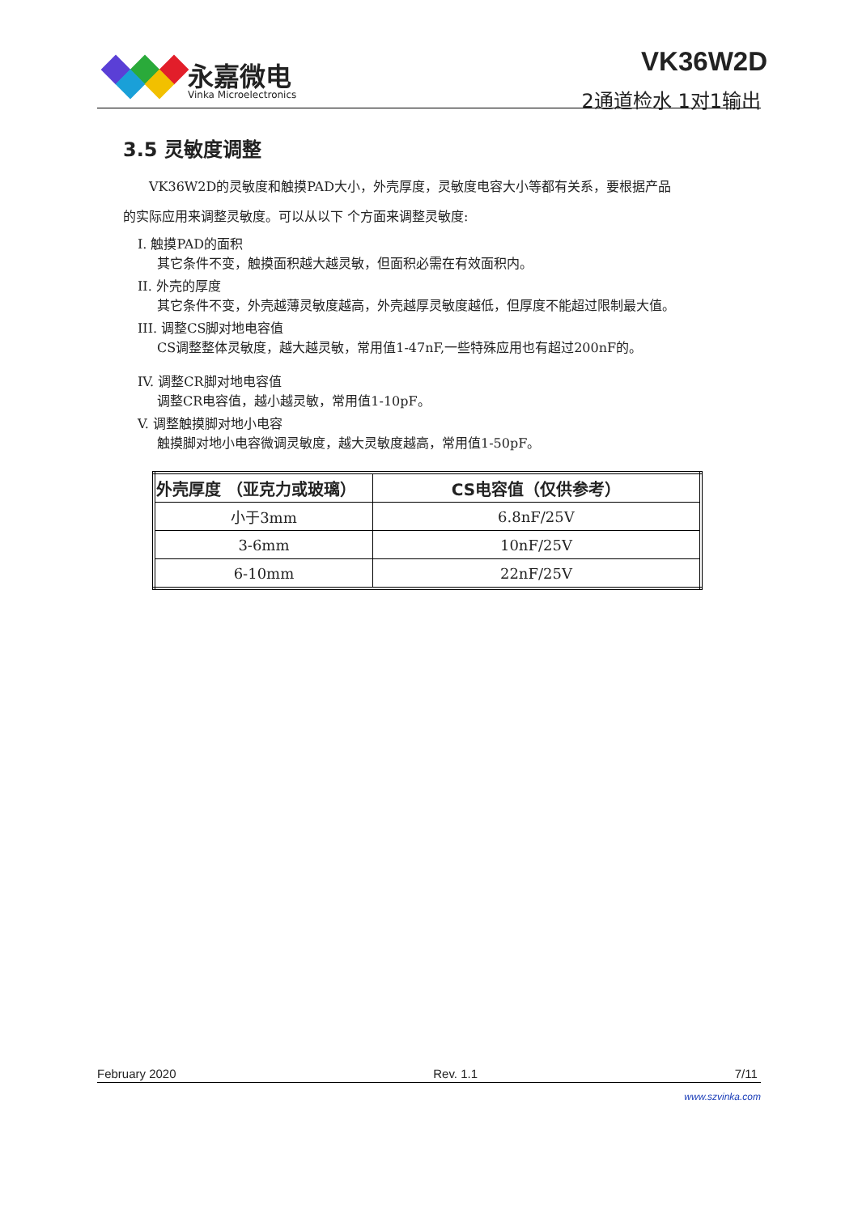永嘉微电
Vinka Microelectronics
VK36W2D
2通道检水 1对1输出
3.5 灵敏度调整
  VK36W2D的灵敏度和触摸PAD大小，外壳厚度，灵敏度电容大小等都有关系，要根据产品
的实际应用来调整灵敏度。可以从以下 个方面来调整灵敏度:
I. 触摸PAD的面积
其它条件不变，触摸面积越大越灵敏，但面积必需在有效面积内。
II. 外壳的厚度
其它条件不变，外壳越薄灵敏度越高，外壳越厚灵敏度越低，但厚度不能超过限制最大值。
III. 调整CS脚对地电容值
CS调整整体灵敏度，越大越灵敏，常用值1-47nF,一些特殊应用也有超过200nF的。
IV. 调整CR脚对地电容值
调整CR电容值，越小越灵敏，常用值1-10pF。
V. 调整触摸脚对地小电容
触摸脚对地小电容微调灵敏度，越大灵敏度越高，常用值1-50pF。
| 外壳厚度 （亚克力或玻璃） | CS电容值（仅供参考） |
| --- | --- |
| 小于3mm | 6.8nF/25V |
| 3-6mm | 10nF/25V |
| 6-10mm | 22nF/25V |
February 2020 Rev. 1.1 7/11
www.szvinka.com